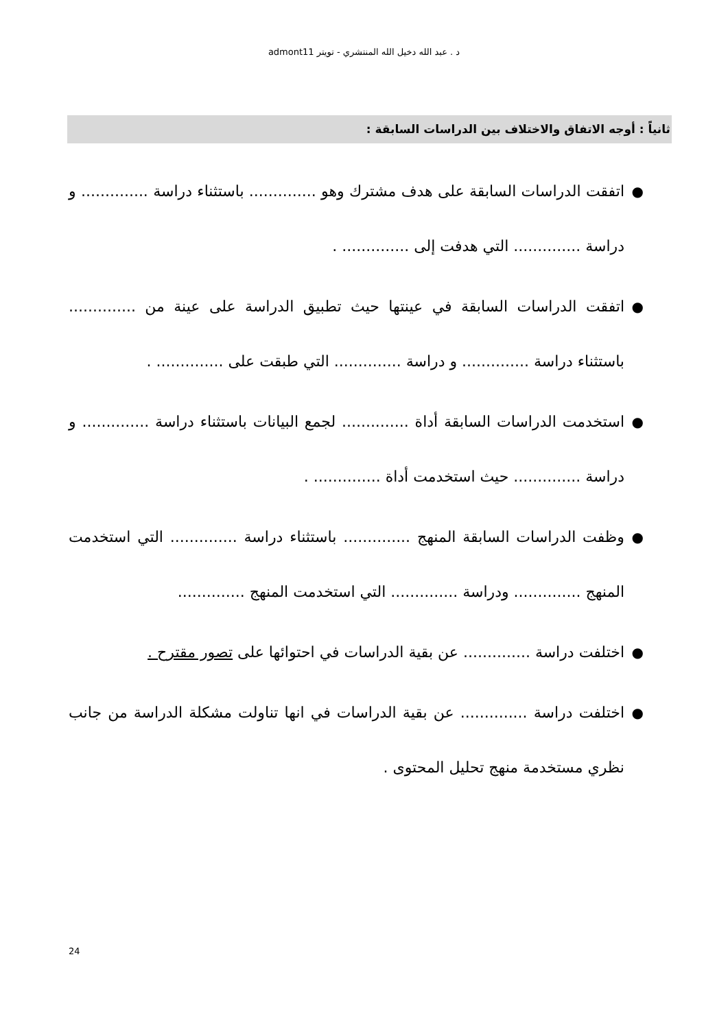د . عبد الله دخيل الله المنتشري - تويتر admont11
ثانياً : أوجه الاتفاق والاختلاف بين الدراسات السابقة :
● اتفقت الدراسات السابقة على هدف مشترك وهو .............. باستثناء دراسة .............. و دراسة .............. التي هدفت إلى .............. .
● اتفقت الدراسات السابقة في عينتها حيث تطبيق الدراسة على عينة من .............. باستثناء دراسة .............. و دراسة .............. التي طبقت على .............. .
● استخدمت الدراسات السابقة أداة .............. لجمع البيانات باستثناء دراسة .............. و دراسة .............. حيث استخدمت أداة .............. .
● وظفت الدراسات السابقة المنهج .............. باستثناء دراسة .............. التي استخدمت المنهج .............. ودراسة .............. التي استخدمت المنهج ..............
● اختلفت دراسة .............. عن بقية الدراسات في احتوائها على تصور مقترح .
● اختلفت دراسة .............. عن بقية الدراسات في انها تناولت مشكلة الدراسة من جانب نظري مستخدمة منهج تحليل المحتوى .
24